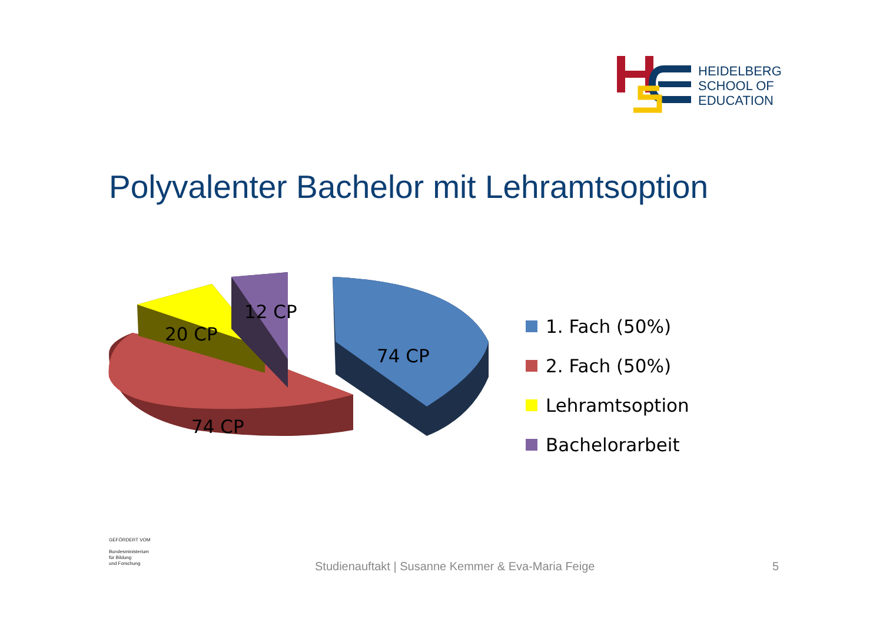HEIDELBERG
SCHOOL OF
EDUCATION
Polyvalenter Bachelor mit Lehramtsoption
20 CP
12 CP
74 CP
74 CP
1. Fach (50%)
2. Fach (50%)
Lehramtsoption
Bachelorarbeit
GEFÖRDERT VOM
Bundesministerium
für Bildung
und Forschung
Studienauftakt | Susanne Kemmer & Eva-Maria Feige
5